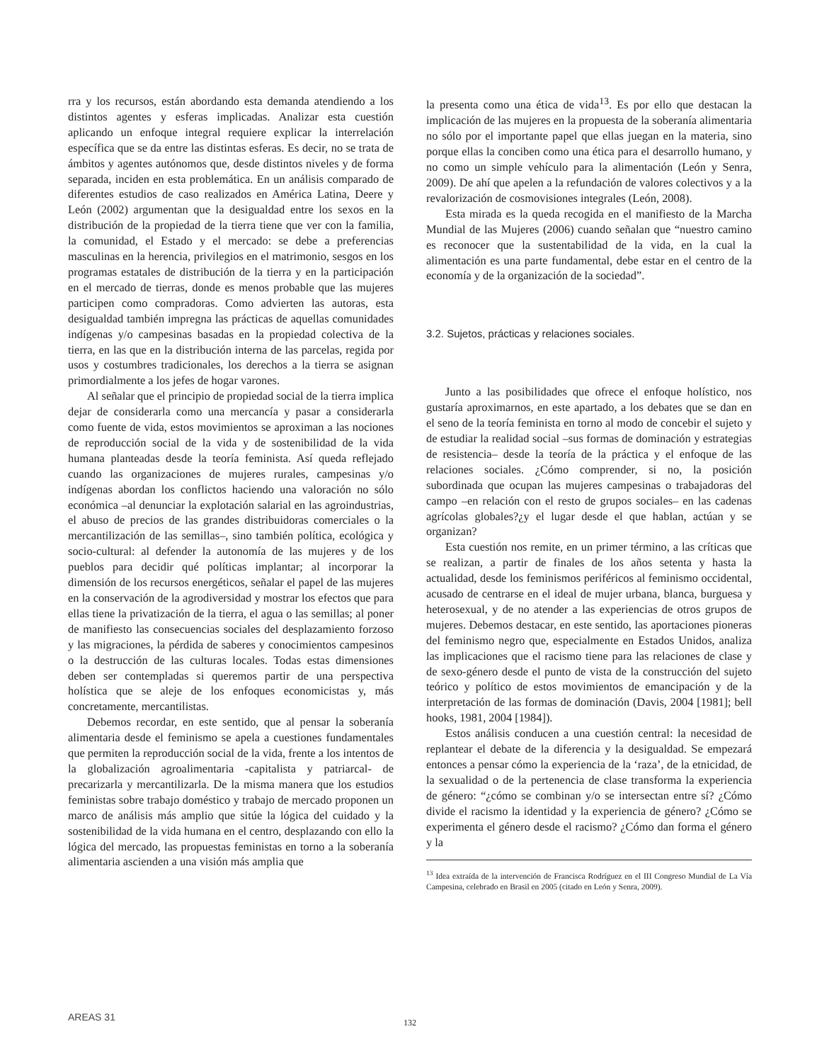rra y los recursos, están abordando esta demanda atendiendo a los distintos agentes y esferas implicadas. Analizar esta cuestión aplicando un enfoque integral requiere explicar la interrelación específica que se da entre las distintas esferas. Es decir, no se trata de ámbitos y agentes autónomos que, desde distintos niveles y de forma separada, inciden en esta problemática. En un análisis comparado de diferentes estudios de caso realizados en América Latina, Deere y León (2002) argumentan que la desigualdad entre los sexos en la distribución de la propiedad de la tierra tiene que ver con la familia, la comunidad, el Estado y el mercado: se debe a preferencias masculinas en la herencia, privilegios en el matrimonio, sesgos en los programas estatales de distribución de la tierra y en la participación en el mercado de tierras, donde es menos probable que las mujeres participen como compradoras. Como advierten las autoras, esta desigualdad también impregna las prácticas de aquellas comunidades indígenas y/o campesinas basadas en la propiedad colectiva de la tierra, en las que en la distribución interna de las parcelas, regida por usos y costumbres tradicionales, los derechos a la tierra se asignan primordialmente a los jefes de hogar varones.
Al señalar que el principio de propiedad social de la tierra implica dejar de considerarla como una mercancía y pasar a considerarla como fuente de vida, estos movimientos se aproximan a las nociones de reproducción social de la vida y de sostenibilidad de la vida humana planteadas desde la teoría feminista. Así queda reflejado cuando las organizaciones de mujeres rurales, campesinas y/o indígenas abordan los conflictos haciendo una valoración no sólo económica –al denunciar la explotación salarial en las agroindustrias, el abuso de precios de las grandes distribuidoras comerciales o la mercantilización de las semillas–, sino también política, ecológica y socio-cultural: al defender la autonomía de las mujeres y de los pueblos para decidir qué políticas implantar; al incorporar la dimensión de los recursos energéticos, señalar el papel de las mujeres en la conservación de la agrodiversidad y mostrar los efectos que para ellas tiene la privatización de la tierra, el agua o las semillas; al poner de manifiesto las consecuencias sociales del desplazamiento forzoso y las migraciones, la pérdida de saberes y conocimientos campesinos o la destrucción de las culturas locales. Todas estas dimensiones deben ser contempladas si queremos partir de una perspectiva holística que se aleje de los enfoques economicistas y, más concretamente, mercantilistas.
Debemos recordar, en este sentido, que al pensar la soberanía alimentaria desde el feminismo se apela a cuestiones fundamentales que permiten la reproducción social de la vida, frente a los intentos de la globalización agroalimentaria -capitalista y patriarcal- de precarizarla y mercantilizarla. De la misma manera que los estudios feministas sobre trabajo doméstico y trabajo de mercado proponen un marco de análisis más amplio que sitúe la lógica del cuidado y la sostenibilidad de la vida humana en el centro, desplazando con ello la lógica del mercado, las propuestas feministas en torno a la soberanía alimentaria ascienden a una visión más amplia que
la presenta como una ética de vida<sup>13</sup>. Es por ello que destacan la implicación de las mujeres en la propuesta de la soberanía alimentaria no sólo por el importante papel que ellas juegan en la materia, sino porque ellas la conciben como una ética para el desarrollo humano, y no como un simple vehículo para la alimentación (León y Senra, 2009). De ahí que apelen a la refundación de valores colectivos y a la revalorización de cosmovisiones integrales (León, 2008).
Esta mirada es la queda recogida en el manifiesto de la Marcha Mundial de las Mujeres (2006) cuando señalan que “nuestro camino es reconocer que la sustentabilidad de la vida, en la cual la alimentación es una parte fundamental, debe estar en el centro de la economía y de la organización de la sociedad”.
3.2. Sujetos, prácticas y relaciones sociales.
Junto a las posibilidades que ofrece el enfoque holístico, nos gustaría aproximarnos, en este apartado, a los debates que se dan en el seno de la teoría feminista en torno al modo de concebir el sujeto y de estudiar la realidad social –sus formas de dominación y estrategias de resistencia– desde la teoría de la práctica y el enfoque de las relaciones sociales. ¿Cómo comprender, si no, la posición subordinada que ocupan las mujeres campesinas o trabajadoras del campo –en relación con el resto de grupos sociales– en las cadenas agrícolas globales?¿y el lugar desde el que hablan, actúan y se organizan?
Esta cuestión nos remite, en un primer término, a las críticas que se realizan, a partir de finales de los años setenta y hasta la actualidad, desde los feminismos periféricos al feminismo occidental, acusado de centrarse en el ideal de mujer urbana, blanca, burguesa y heterosexual, y de no atender a las experiencias de otros grupos de mujeres. Debemos destacar, en este sentido, las aportaciones pioneras del feminismo negro que, especialmente en Estados Unidos, analiza las implicaciones que el racismo tiene para las relaciones de clase y de sexo-género desde el punto de vista de la construcción del sujeto teórico y político de estos movimientos de emancipación y de la interpretación de las formas de dominación (Davis, 2004 [1981]; bell hooks, 1981, 2004 [1984]).
Estos análisis conducen a una cuestión central: la necesidad de replantear el debate de la diferencia y la desigualdad. Se empezará entonces a pensar cómo la experiencia de la ‘raza’, de la etnicidad, de la sexualidad o de la pertenencia de clase transforma la experiencia de género: “¿cómo se combinan y/o se intersectan entre sí? ¿Cómo divide el racismo la identidad y la experiencia de género? ¿Cómo se experimenta el género desde el racismo? ¿Cómo dan forma el género y la
<sup>13</sup> Idea extraída de la intervención de Francisca Rodríguez en el III Congreso Mundial de La Vía Campesina, celebrado en Brasil en 2005 (citado en León y Senra, 2009).
AREAS 31 132